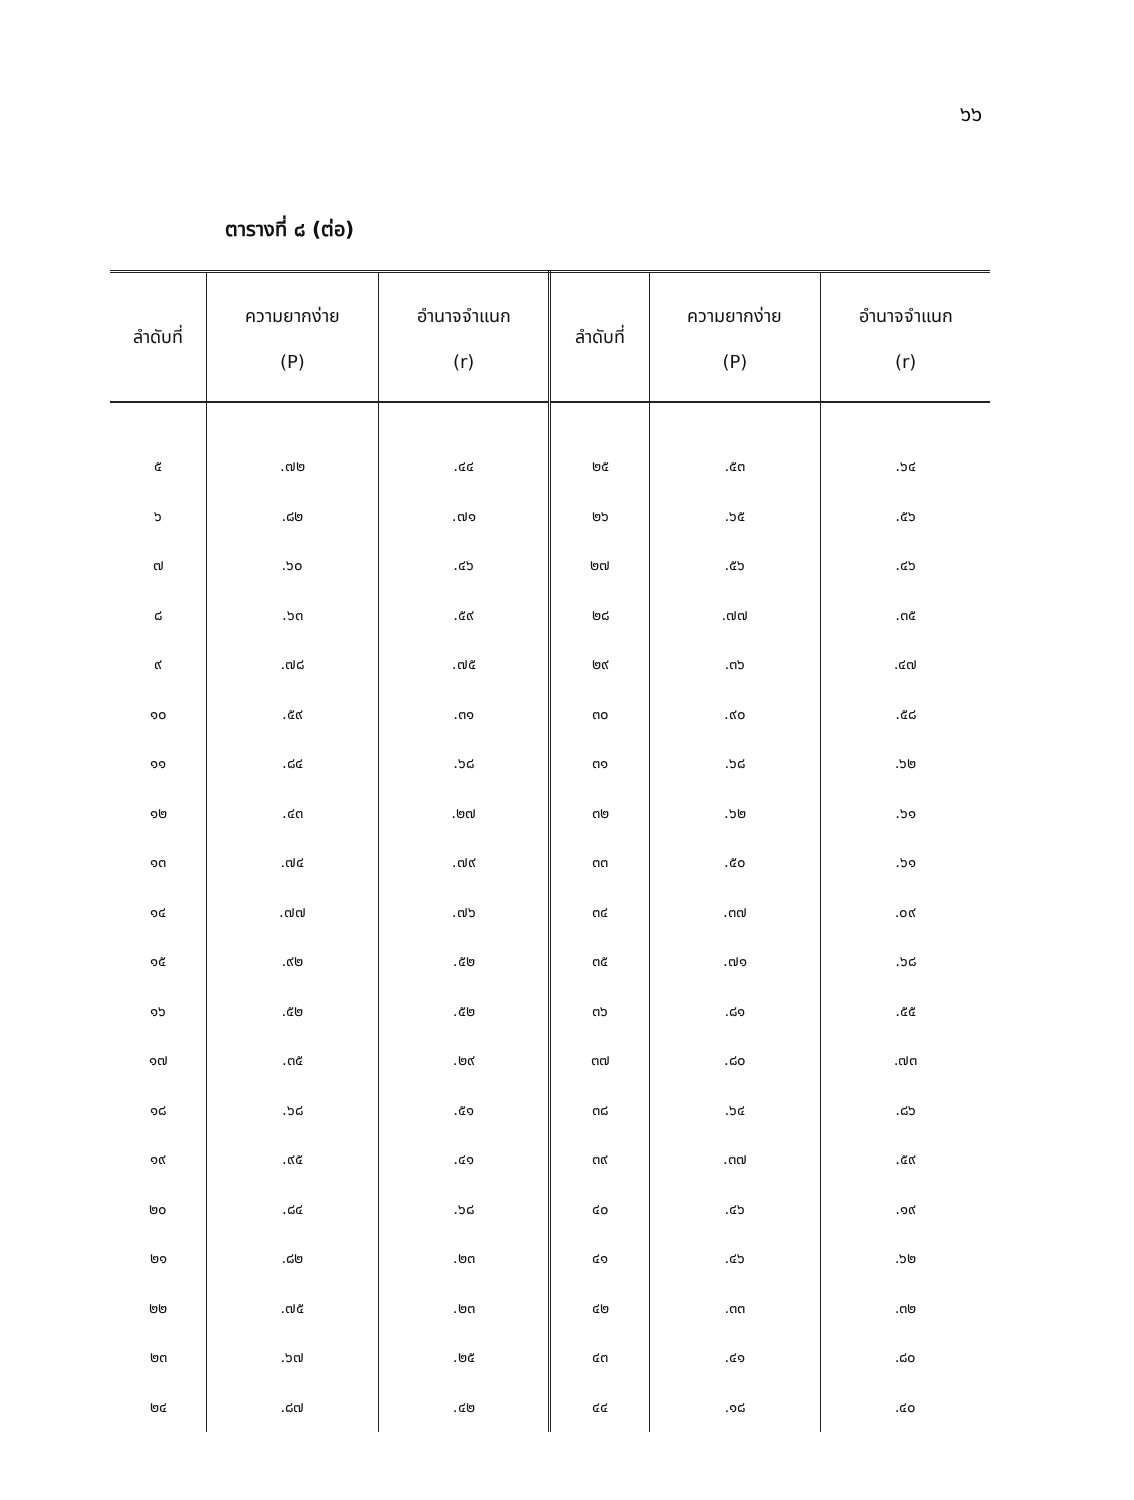๖๖
ตารางที่ ๘ (ต่อ)
| ลำดับที่ | ความยากง่าย (P) | อำนาจจำแนก (r) | ลำดับที่ | ความยากง่าย (P) | อำนาจจำแนก (r) |
| --- | --- | --- | --- | --- | --- |
| ๕ | .๗๒ | .๔๔ | ๒๕ | .๕๓ | .๖๔ |
| ๖ | .๘๒ | .๗๑ | ๒๖ | .๖๕ | .๕๖ |
| ๗ | .๖๐ | .๔๖ | ๒๗ | .๕๖ | .๔๖ |
| ๘ | .๖๓ | .๕๙ | ๒๘ | .๗๗ | .๓๕ |
| ๙ | .๗๘ | .๗๕ | ๒๙ | .๓๖ | .๔๗ |
| ๑๐ | .๕๙ | .๓๑ | ๓๐ | .๙๐ | .๕๘ |
| ๑๑ | .๘๔ | .๖๘ | ๓๑ | .๖๘ | .๖๒ |
| ๑๒ | .๔๓ | .๒๗ | ๓๒ | .๖๒ | .๖๑ |
| ๑๓ | .๗๔ | .๗๙ | ๓๓ | .๕๐ | .๖๑ |
| ๑๔ | .๗๗ | .๗๖ | ๓๔ | .๓๗ | .๐๙ |
| ๑๕ | .๙๒ | .๕๒ | ๓๕ | .๗๑ | .๖๘ |
| ๑๖ | .๕๒ | .๕๒ | ๓๖ | .๘๑ | .๕๕ |
| ๑๗ | .๓๕ | .๒๙ | ๓๗ | .๘๐ | .๗๓ |
| ๑๘ | .๖๘ | .๕๑ | ๓๘ | .๖๔ | .๘๖ |
| ๑๙ | .๙๕ | .๔๑ | ๓๙ | .๓๗ | .๕๙ |
| ๒๐ | .๘๔ | .๖๘ | ๔๐ | .๔๖ | .๑๙ |
| ๒๑ | .๘๒ | .๒๓ | ๔๑ | .๔๖ | .๖๒ |
| ๒๒ | .๗๕ | .๒๓ | ๔๒ | .๓๓ | .๓๒ |
| ๒๓ | .๖๗ | .๒๕ | ๔๓ | .๔๑ | .๘๐ |
| ๒๔ | .๘๗ | .๔๒ | ๔๔ | .๑๘ | .๔๐ |